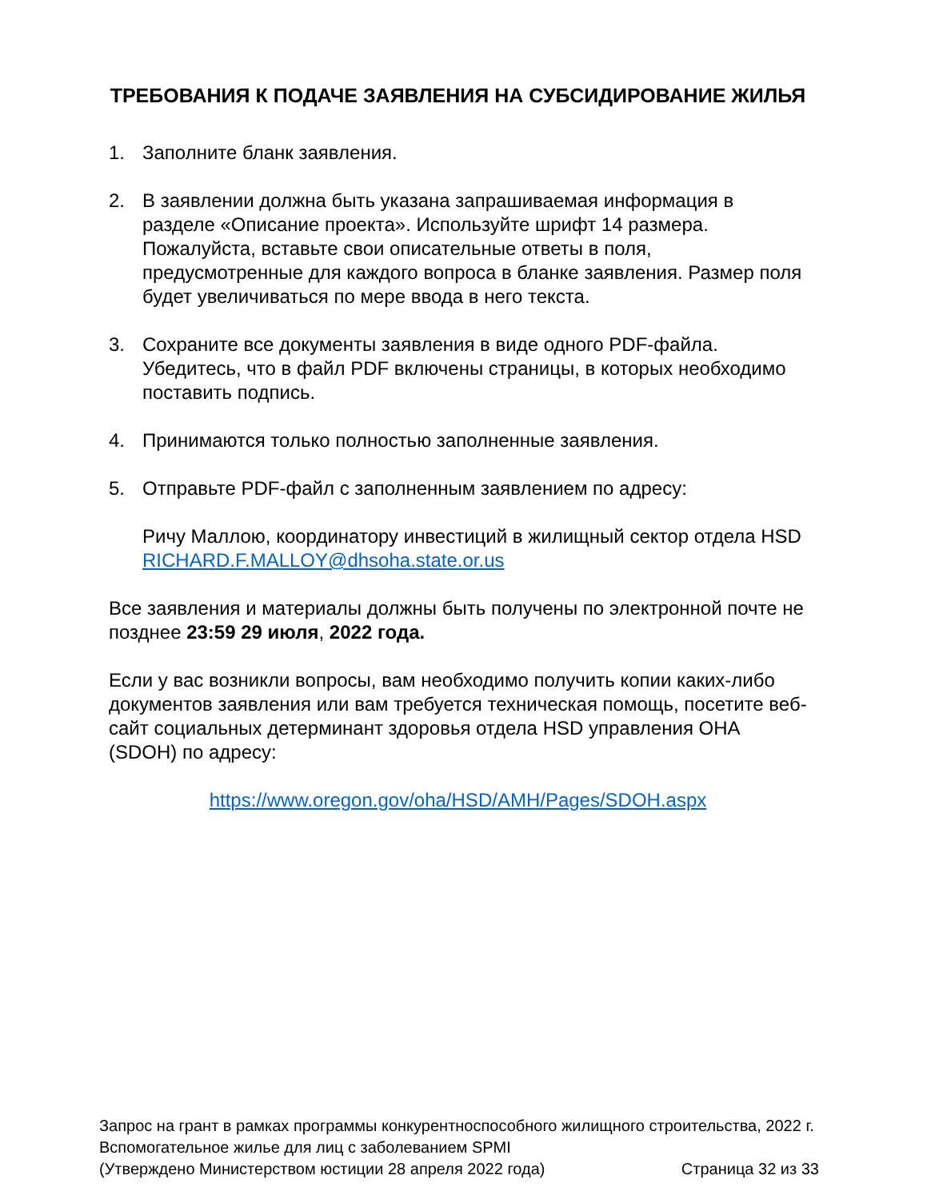ТРЕБОВАНИЯ К ПОДАЧЕ ЗАЯВЛЕНИЯ НА СУБСИДИРОВАНИЕ ЖИЛЬЯ
1. Заполните бланк заявления.
2. В заявлении должна быть указана запрашиваемая информация в разделе «Описание проекта». Используйте шрифт 14 размера. Пожалуйста, вставьте свои описательные ответы в поля, предусмотренные для каждого вопроса в бланке заявления. Размер поля будет увеличиваться по мере ввода в него текста.
3. Сохраните все документы заявления в виде одного PDF-файла. Убедитесь, что в файл PDF включены страницы, в которых необходимо поставить подпись.
4. Принимаются только полностью заполненные заявления.
5. Отправьте PDF-файл с заполненным заявлением по адресу:
Ричу Маллою, координатору инвестиций в жилищный сектор отдела HSD
RICHARD.F.MALLOY@dhsoha.state.or.us
Все заявления и материалы должны быть получены по электронной почте не позднее 23:59 29 июля, 2022 года.
Если у вас возникли вопросы, вам необходимо получить копии каких-либо документов заявления или вам требуется техническая помощь, посетите веб-сайт социальных детерминант здоровья отдела HSD управления OHA (SDOH) по адресу:
https://www.oregon.gov/oha/HSD/AMH/Pages/SDOH.aspx
Запрос на грант в рамках программы конкурентноспособного жилищного строительства, 2022 г.
Вспомогательное жилье для лиц с заболеванием SPMI
(Утверждено Министерством юстиции 28 апреля 2022 года) Страница 32 из 33